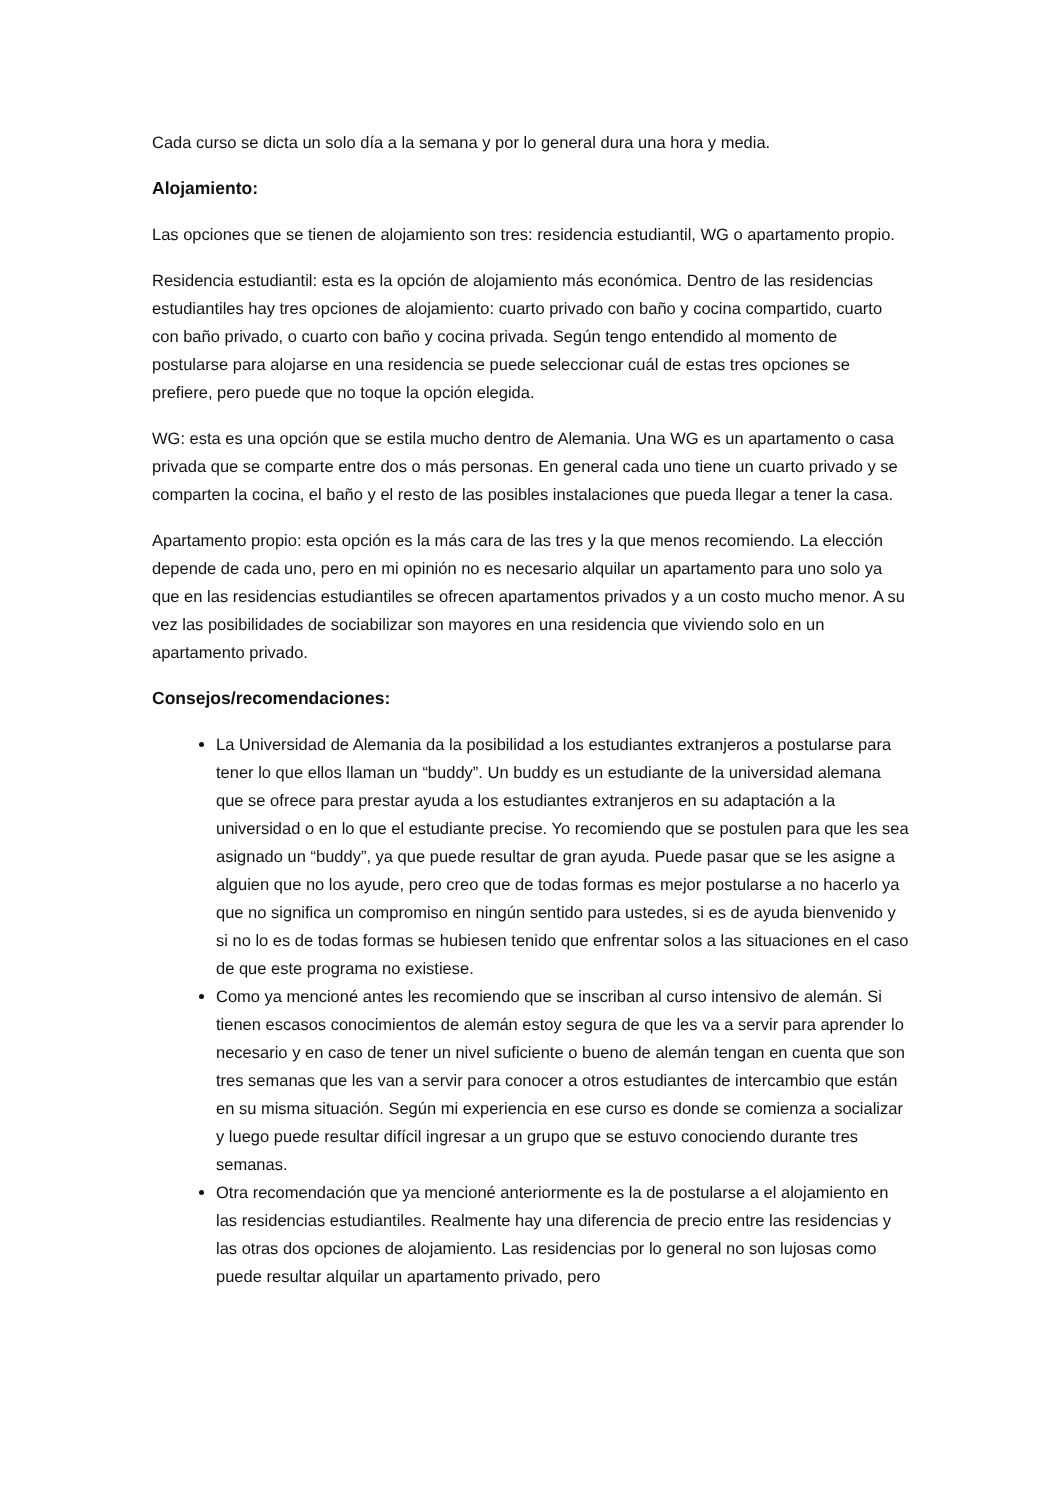Cada curso se dicta un solo día a la semana y por lo general dura una hora y media.
Alojamiento:
Las opciones que se tienen de alojamiento son tres: residencia estudiantil, WG o apartamento propio.
Residencia estudiantil: esta es la opción de alojamiento más económica. Dentro de las residencias estudiantiles hay tres opciones de alojamiento: cuarto privado con baño y cocina compartido, cuarto con baño privado, o cuarto con baño y cocina privada. Según tengo entendido al momento de postularse para alojarse en una residencia se puede seleccionar cuál de estas tres opciones se prefiere, pero puede que no toque la opción elegida.
WG: esta es una opción que se estila mucho dentro de Alemania. Una WG es un apartamento o casa privada que se comparte entre dos o más personas. En general cada uno tiene un cuarto privado y se comparten la cocina, el baño y el resto de las posibles instalaciones que pueda llegar a tener la casa.
Apartamento propio: esta opción es la más cara de las tres y la que menos recomiendo. La elección depende de cada uno, pero en mi opinión no es necesario alquilar un apartamento para uno solo ya que en las residencias estudiantiles se ofrecen apartamentos privados y a un costo mucho menor. A su vez las posibilidades de sociabilizar son mayores en una residencia que viviendo solo en un apartamento privado.
Consejos/recomendaciones:
La Universidad de Alemania da la posibilidad a los estudiantes extranjeros a postularse para tener lo que ellos llaman un “buddy”. Un buddy es un estudiante de la universidad alemana que se ofrece para prestar ayuda a los estudiantes extranjeros en su adaptación a la universidad o en lo que el estudiante precise. Yo recomiendo que se postulen para que les sea asignado un “buddy”, ya que puede resultar de gran ayuda. Puede pasar que se les asigne a alguien que no los ayude, pero creo que de todas formas es mejor postularse a no hacerlo ya que no significa un compromiso en ningún sentido para ustedes, si es de ayuda bienvenido y si no lo es de todas formas se hubiesen tenido que enfrentar solos a las situaciones en el caso de que este programa no existiese.
Como ya mencioné antes les recomiendo que se inscriban al curso intensivo de alemán. Si tienen escasos conocimientos de alemán estoy segura de que les va a servir para aprender lo necesario y en caso de tener un nivel suficiente o bueno de alemán tengan en cuenta que son tres semanas que les van a servir para conocer a otros estudiantes de intercambio que están en su misma situación. Según mi experiencia en ese curso es donde se comienza a socializar y luego puede resultar difícil ingresar a un grupo que se estuvo conociendo durante tres semanas.
Otra recomendación que ya mencioné anteriormente es la de postularse a el alojamiento en las residencias estudiantiles. Realmente hay una diferencia de precio entre las residencias y las otras dos opciones de alojamiento. Las residencias por lo general no son lujosas como puede resultar alquilar un apartamento privado, pero